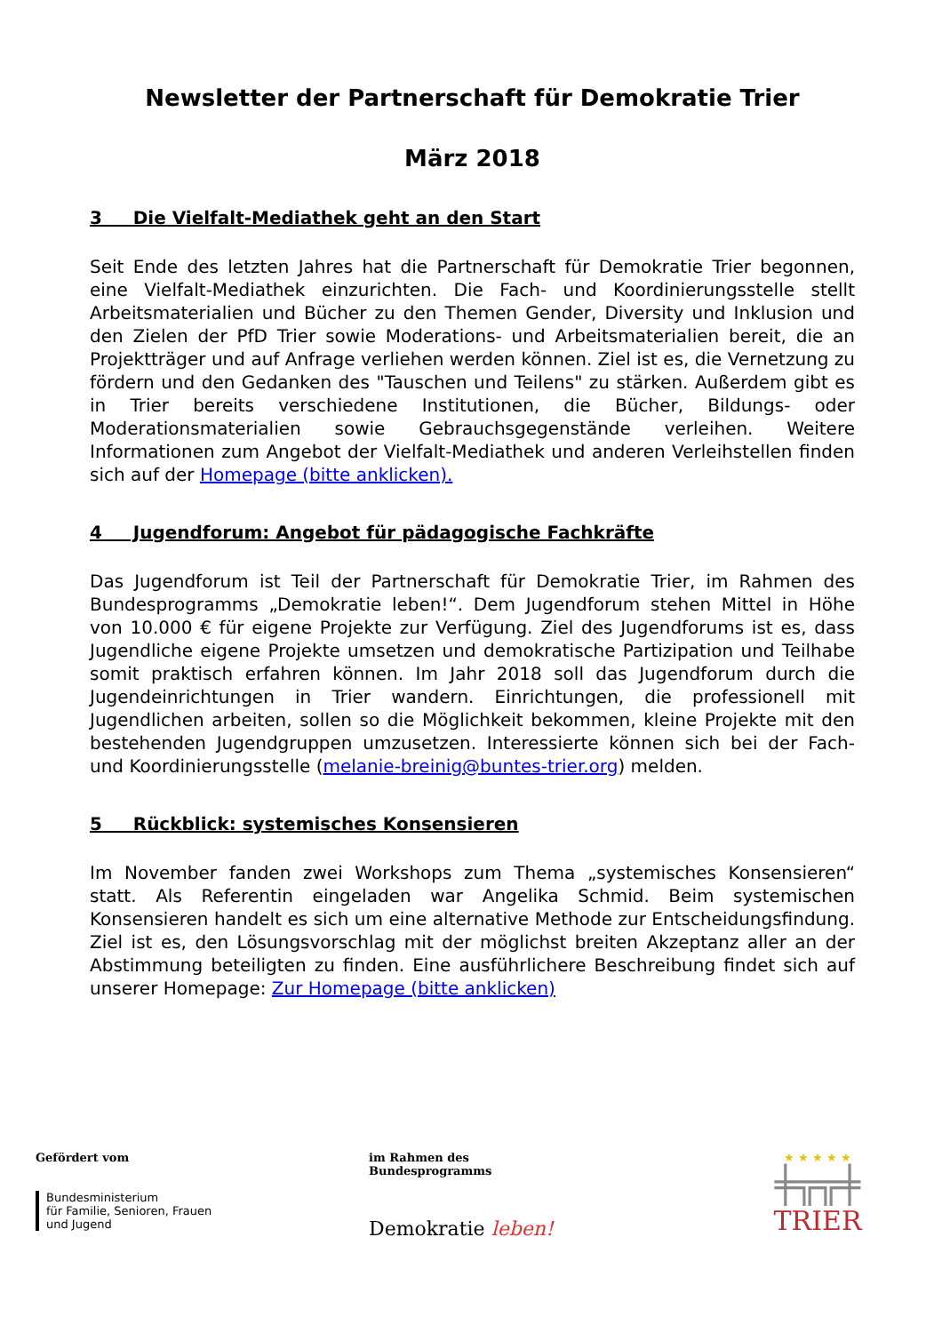Newsletter der Partnerschaft für Demokratie Trier
März 2018
3 Die Vielfalt-Mediathek geht an den Start
Seit Ende des letzten Jahres hat die Partnerschaft für Demokratie Trier begonnen, eine Vielfalt-Mediathek einzurichten. Die Fach- und Koordinierungsstelle stellt Arbeitsmaterialien und Bücher zu den Themen Gender, Diversity und Inklusion und den Zielen der PfD Trier sowie Moderations- und Arbeitsmaterialien bereit, die an Projektträger und auf Anfrage verliehen werden können. Ziel ist es, die Vernetzung zu fördern und den Gedanken des "Tauschen und Teilens" zu stärken. Außerdem gibt es in Trier bereits verschiedene Institutionen, die Bücher, Bildungs- oder Moderationsmaterialien sowie Gebrauchsgegenstände verleihen. Weitere Informationen zum Angebot der Vielfalt-Mediathek und anderen Verleihstellen finden sich auf der Homepage (bitte anklicken).
4 Jugendforum: Angebot für pädagogische Fachkräfte
Das Jugendforum ist Teil der Partnerschaft für Demokratie Trier, im Rahmen des Bundesprogramms „Demokratie leben!“. Dem Jugendforum stehen Mittel in Höhe von 10.000 € für eigene Projekte zur Verfügung. Ziel des Jugendforums ist es, dass Jugendliche eigene Projekte umsetzen und demokratische Partizipation und Teilhabe somit praktisch erfahren können. Im Jahr 2018 soll das Jugendforum durch die Jugendeinrichtungen in Trier wandern. Einrichtungen, die professionell mit Jugendlichen arbeiten, sollen so die Möglichkeit bekommen, kleine Projekte mit den bestehenden Jugendgruppen umzusetzen. Interessierte können sich bei der Fach- und Koordinierungsstelle (melanie-breinig@buntes-trier.org) melden.
5 Rückblick: systemisches Konsensieren
Im November fanden zwei Workshops zum Thema „systemisches Konsensieren“ statt. Als Referentin eingeladen war Angelika Schmid. Beim systemischen Konsensieren handelt es sich um eine alternative Methode zur Entscheidungsfindung. Ziel ist es, den Lösungsvorschlag mit der möglichst breiten Akzeptanz aller an der Abstimmung beteiligten zu finden. Eine ausführlichere Beschreibung findet sich auf unserer Homepage: Zur Homepage (bitte anklicken)
Gefördert vom
Bundesministerium
für Familie, Senioren, Frauen
und Jugend
im Rahmen des Bundesprogramms
Demokratie leben!
★ ★ ★ ★ ★
╪╦╦╪
TRIER